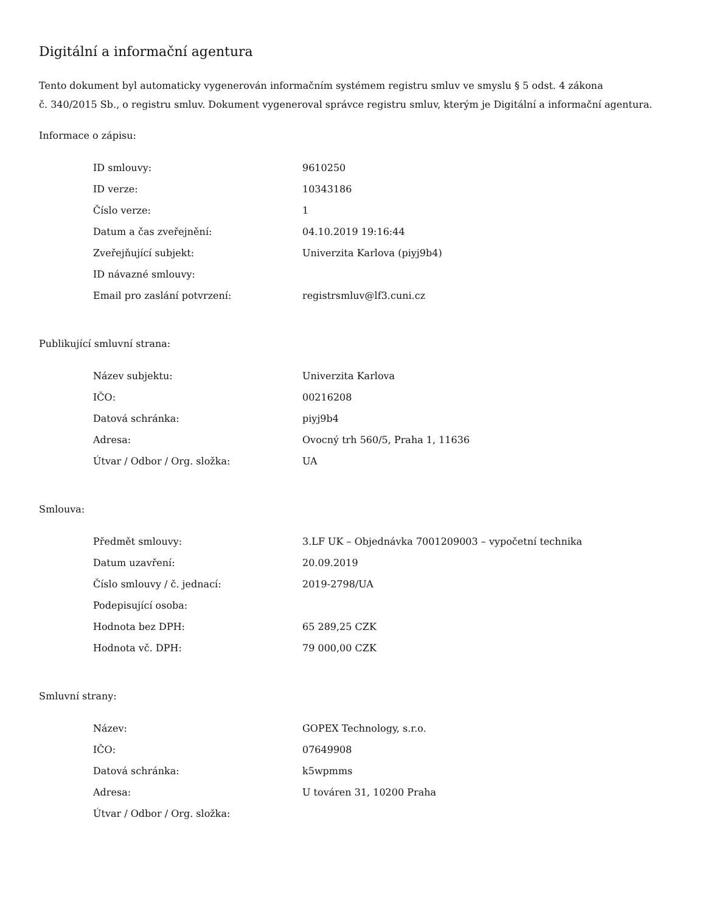Digitální a informační agentura
Tento dokument byl automaticky vygenerován informačním systémem registru smluv ve smyslu § 5 odst. 4 zákona
č. 340/2015 Sb., o registru smluv. Dokument vygeneroval správce registru smluv, kterým je Digitální a informační agentura.
Informace o zápisu:
| ID smlouvy: | 9610250 |
| ID verze: | 10343186 |
| Číslo verze: | 1 |
| Datum a čas zveřejnění: | 04.10.2019 19:16:44 |
| Zveřejňující subjekt: | Univerzita Karlova (piyj9b4) |
| ID návazné smlouvy: | |
| Email pro zaslání potvrzení: | registrsmluv@lf3.cuni.cz |
Publikující smluvní strana:
| Název subjektu: | Univerzita Karlova |
| IČO: | 00216208 |
| Datová schránka: | piyj9b4 |
| Adresa: | Ovocný trh 560/5, Praha 1, 11636 |
| Útvar / Odbor / Org. složka: | UA |
Smlouva:
| Předmět smlouvy: | 3.LF UK – Objednávka 7001209003 – vypočetní technika |
| Datum uzavření: | 20.09.2019 |
| Číslo smlouvy / č. jednací: | 2019-2798/UA |
| Podepisující osoba: | |
| Hodnota bez DPH: | 65 289,25 CZK |
| Hodnota vč. DPH: | 79 000,00 CZK |
Smluvní strany:
| Název: | GOPEX Technology, s.r.o. |
| IČO: | 07649908 |
| Datová schránka: | k5wpmms |
| Adresa: | U továren 31, 10200 Praha |
| Útvar / Odbor / Org. složka: | |